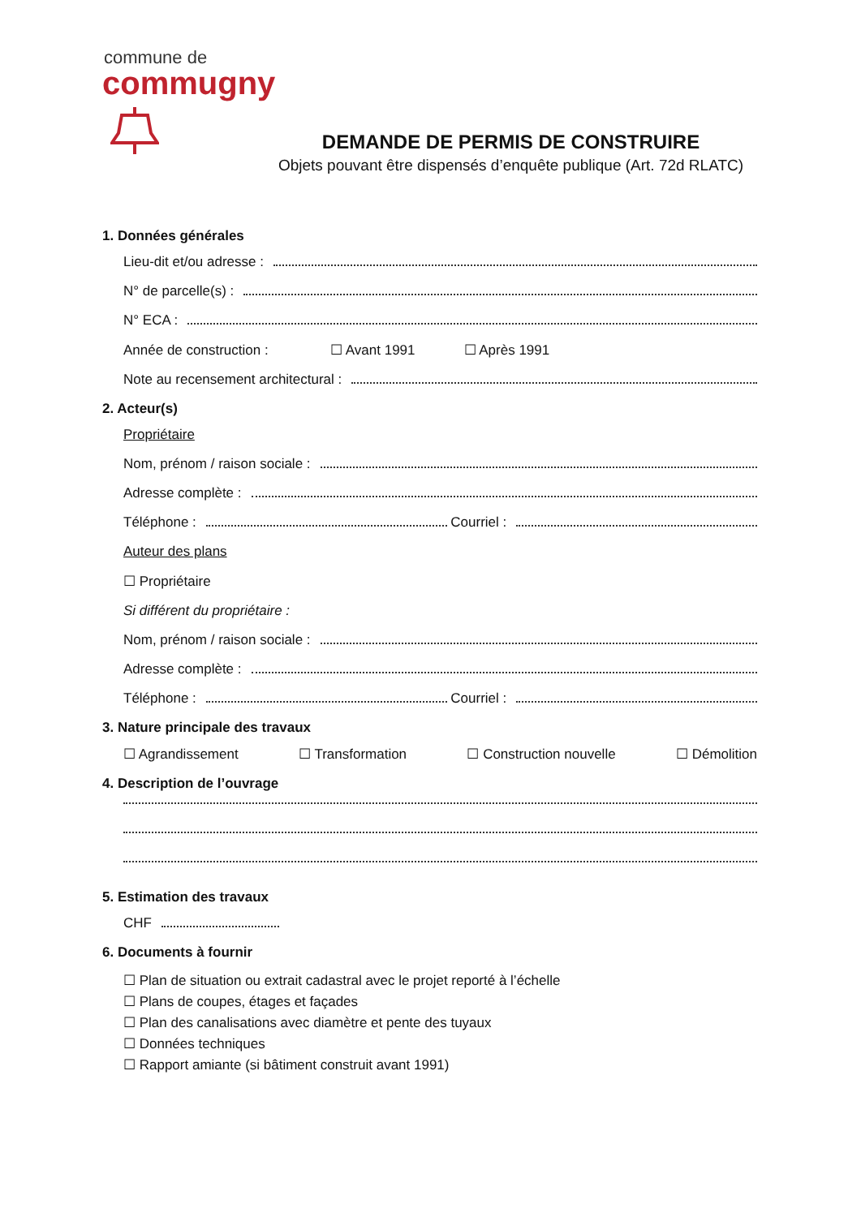commune de
commugny
DEMANDE DE PERMIS DE CONSTRUIRE
Objets pouvant être dispensés d’enquête publique (Art. 72d RLATC)
1. Données générales
Lieu-dit et/ou adresse :
N° de parcelle(s) :
N° ECA :
Année de construction : ☐ Avant 1991 ☐ Après 1991
Note au recensement architectural :
2. Acteur(s)
Propriétaire
Nom, prénom / raison sociale :
Adresse complète :
Téléphone : Courriel :
Auteur des plans
☐ Propriétaire
Si différent du propriétaire :
Nom, prénom / raison sociale :
Adresse complète :
Téléphone : Courriel :
3. Nature principale des travaux
☐ Agrandissement ☐ Transformation ☐ Construction nouvelle ☐ Démolition
4. Description de l’ouvrage
5. Estimation des travaux
CHF
6. Documents à fournir
☐ Plan de situation ou extrait cadastral avec le projet reporté à l’échelle
☐ Plans de coupes, étages et façades
☐ Plan des canalisations avec diamètre et pente des tuyaux
☐ Données techniques
☐ Rapport amiante (si bâtiment construit avant 1991)